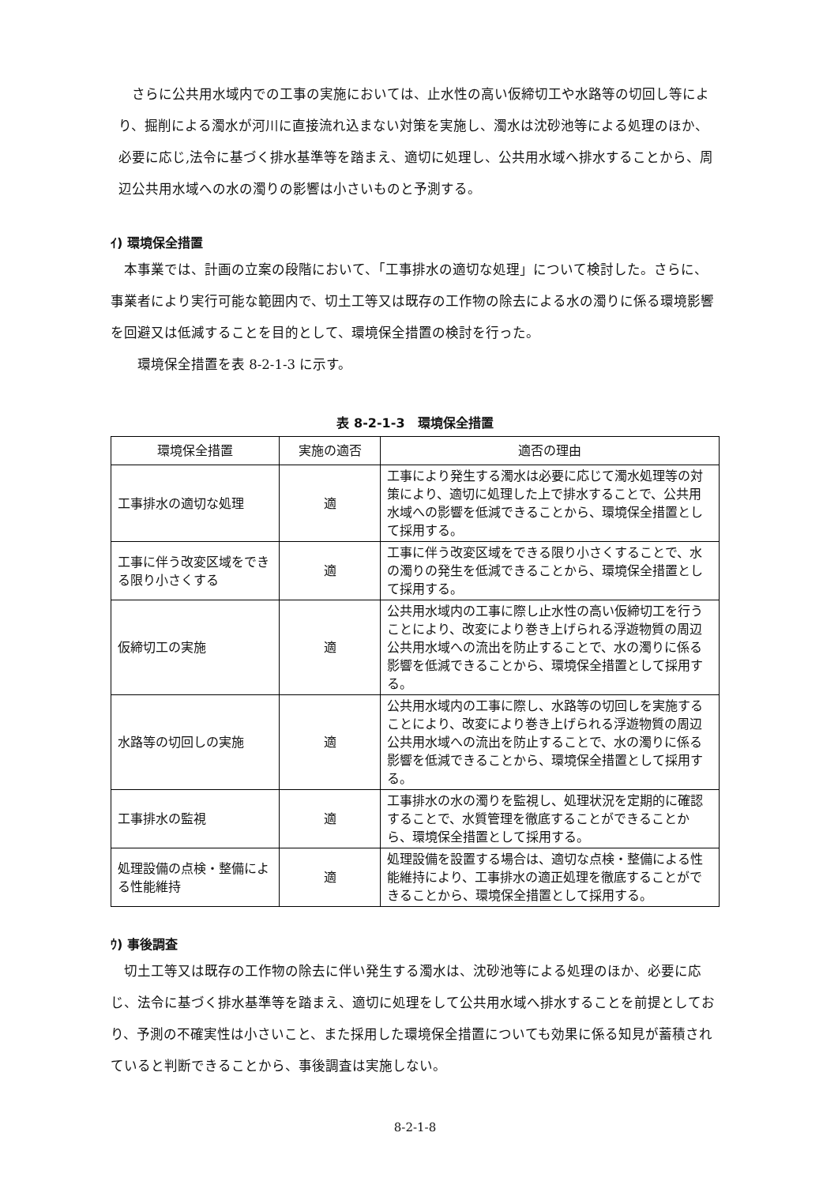さらに公共用水域内での工事の実施においては、止水性の高い仮締切工や水路等の切回し等により、掘削による濁水が河川に直接流れ込まない対策を実施し、濁水は沈砂池等による処理のほか、必要に応じ,法令に基づく排水基準等を踏まえ、適切に処理し、公共用水域へ排水することから、周辺公共用水域への水の濁りの影響は小さいものと予測する。
ｲ) 環境保全措置
　本事業では、計画の立案の段階において、「工事排水の適切な処理」について検討した。さらに、事業者により実行可能な範囲内で、切土工等又は既存の工作物の除去による水の濁りに係る環境影響を回避又は低減することを目的として、環境保全措置の検討を行った。
　　環境保全措置を表 8-2-1-3 に示す。
表 8-2-1-3　環境保全措置
| 環境保全措置 | 実施の適否 | 適否の理由 |
| --- | --- | --- |
| 工事排水の適切な処理 | 適 | 工事により発生する濁水は必要に応じて濁水処理等の対策により、適切に処理した上で排水することで、公共用水域への影響を低減できることから、環境保全措置として採用する。 |
| 工事に伴う改変区域をできる限り小さくする | 適 | 工事に伴う改変区域をできる限り小さくすることで、水の濁りの発生を低減できることから、環境保全措置として採用する。 |
| 仮締切工の実施 | 適 | 公共用水域内の工事に際し止水性の高い仮締切工を行うことにより、改変により巻き上げられる浮遊物質の周辺公共用水域への流出を防止することで、水の濁りに係る影響を低減できることから、環境保全措置として採用する。 |
| 水路等の切回しの実施 | 適 | 公共用水域内の工事に際し、水路等の切回しを実施することにより、改変により巻き上げられる浮遊物質の周辺公共用水域への流出を防止することで、水の濁りに係る影響を低減できることから、環境保全措置として採用する。 |
| 工事排水の監視 | 適 | 工事排水の水の濁りを監視し、処理状況を定期的に確認することで、水質管理を徹底することができることから、環境保全措置として採用する。 |
| 処理設備の点検・整備による性能維持 | 適 | 処理設備を設置する場合は、適切な点検・整備による性能維持により、工事排水の適正処理を徹底することができることから、環境保全措置として採用する。 |
ｳ) 事後調査
　切土工等又は既存の工作物の除去に伴い発生する濁水は、沈砂池等による処理のほか、必要に応じ、法令に基づく排水基準等を踏まえ、適切に処理をして公共用水域へ排水することを前提としており、予測の不確実性は小さいこと、また採用した環境保全措置についても効果に係る知見が蓄積されていると判断できることから、事後調査は実施しない。
8-2-1-8